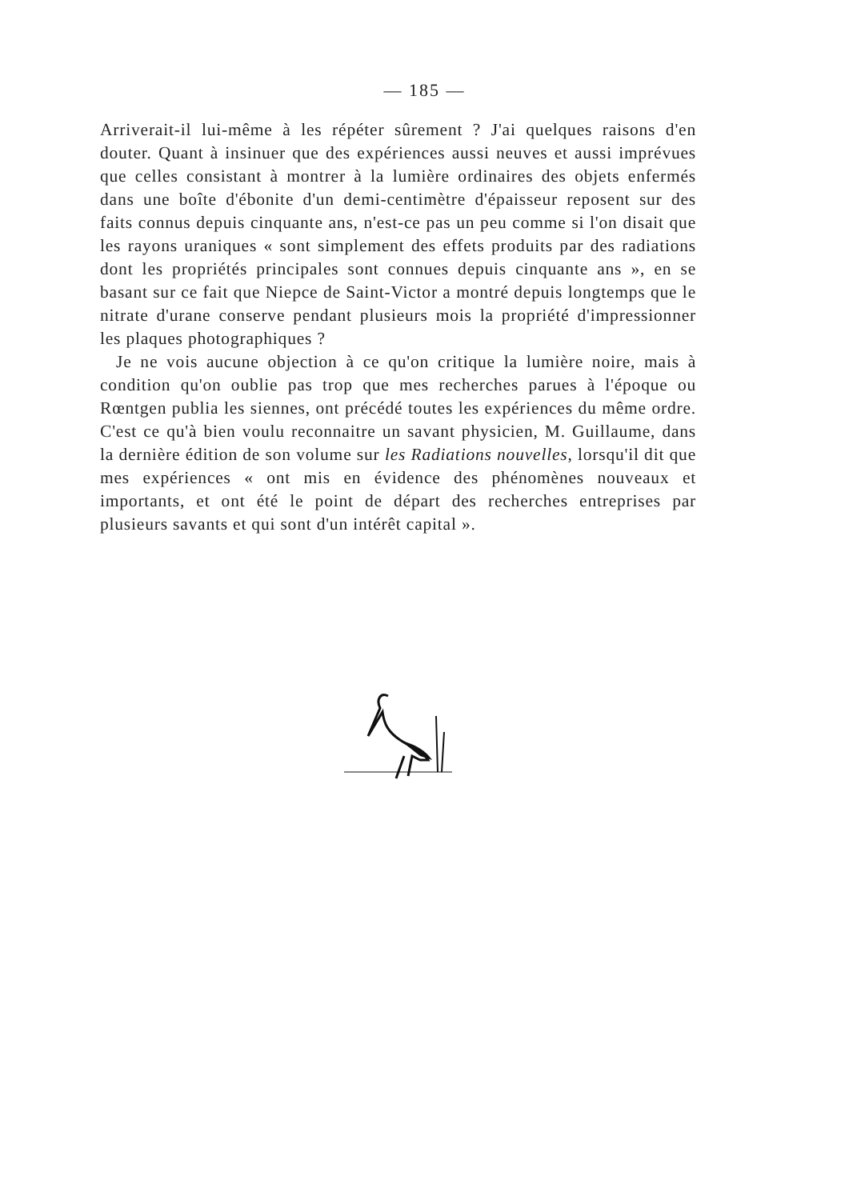— 185 —
Arriverait-il lui-même à les répéter sûrement ? J'ai quelques raisons d'en douter. Quant à insinuer que des expériences aussi neuves et aussi imprévues que celles consistant à montrer à la lumière ordinaires des objets enfermés dans une boîte d'ébonite d'un demi-centimètre d'épaisseur reposent sur des faits connus depuis cinquante ans, n'est-ce pas un peu comme si l'on disait que les rayons uraniques « sont simplement des effets produits par des radiations dont les propriétés principales sont connues depuis cinquante ans », en se basant sur ce fait que Niepce de Saint-Victor a montré depuis longtemps que le nitrate d'urane conserve pendant plusieurs mois la propriété d'impressionner les plaques photographiques ?
Je ne vois aucune objection à ce qu'on critique la lumière noire, mais à condition qu'on oublie pas trop que mes recherches parues à l'époque ou Rœntgen publia les siennes, ont précédé toutes les expériences du même ordre. C'est ce qu'à bien voulu reconnaitre un savant physicien, M. Guillaume, dans la dernière édition de son volume sur les Radiations nouvelles, lorsqu'il dit que mes expériences « ont mis en évidence des phénomènes nouveaux et importants, et ont été le point de départ des recherches entreprises par plusieurs savants et qui sont d'un intérêt capital ».